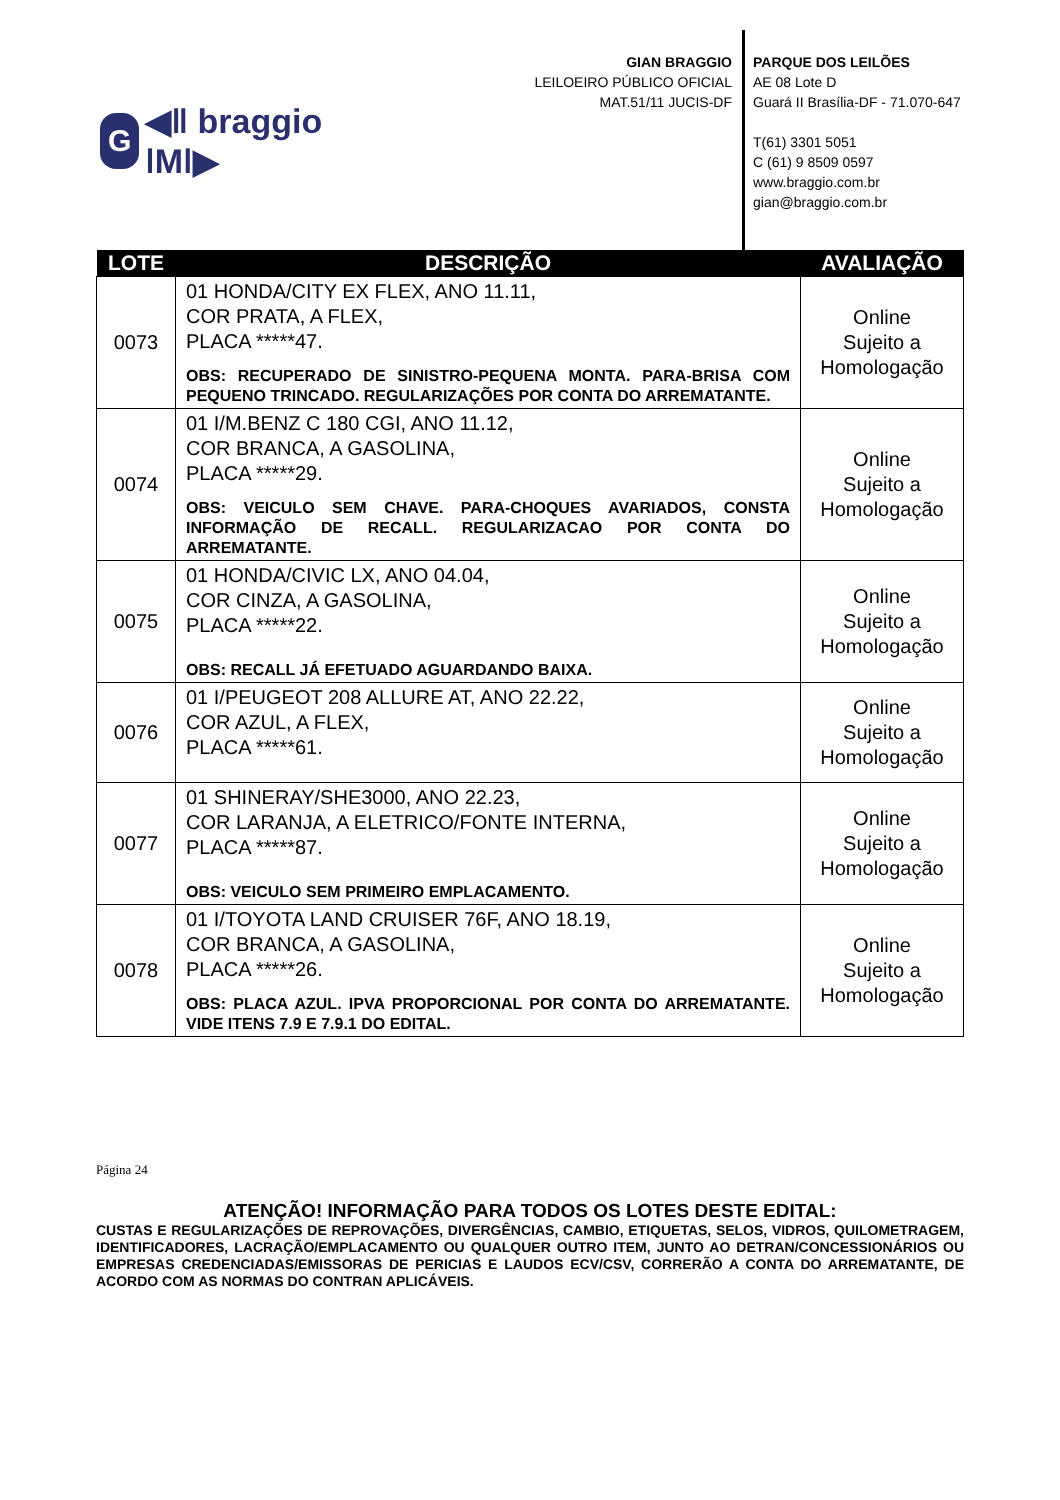G
◀ǁ braggio ǀMǀ▶
GIAN BRAGGIO
LEILOEIRO PÚBLICO OFICIAL
MAT.51/11 JUCIS-DF
PARQUE DOS LEILÕES
AE 08 Lote D
Guará II Brasília-DF - 71.070-647
T(61) 3301 5051
C (61) 9 8509 0597
www.braggio.com.br
gian@braggio.com.br
| LOTE | DESCRIÇÃO | AVALIAÇÃO |
| --- | --- | --- |
| 0073 | 01 HONDA/CITY EX FLEX, ANO 11.11, COR PRATA, A FLEX, PLACA *****47. OBS: RECUPERADO DE SINISTRO-PEQUENA MONTA. PARA-BRISA COM PEQUENO TRINCADO. REGULARIZAÇÕES POR CONTA DO ARREMATANTE. | Online Sujeito a Homologação |
| 0074 | 01 I/M.BENZ C 180 CGI, ANO 11.12, COR BRANCA, A GASOLINA, PLACA *****29. OBS: VEICULO SEM CHAVE. PARA-CHOQUES AVARIADOS, CONSTA INFORMAÇÃO DE RECALL. REGULARIZACAO POR CONTA DO ARREMATANTE. | Online Sujeito a Homologação |
| 0075 | 01 HONDA/CIVIC LX, ANO 04.04, COR CINZA, A GASOLINA, PLACA *****22. OBS: RECALL JÁ EFETUADO AGUARDANDO BAIXA. | Online Sujeito a Homologação |
| 0076 | 01 I/PEUGEOT 208 ALLURE AT, ANO 22.22, COR AZUL, A FLEX, PLACA *****61. | Online Sujeito a Homologação |
| 0077 | 01 SHINERAY/SHE3000, ANO 22.23, COR LARANJA, A ELETRICO/FONTE INTERNA, PLACA *****87. OBS: VEICULO SEM PRIMEIRO EMPLACAMENTO. | Online Sujeito a Homologação |
| 0078 | 01 I/TOYOTA LAND CRUISER 76F, ANO 18.19, COR BRANCA, A GASOLINA, PLACA *****26. OBS: PLACA AZUL. IPVA PROPORCIONAL POR CONTA DO ARREMATANTE. VIDE ITENS 7.9 E 7.9.1 DO EDITAL. | Online Sujeito a Homologação |
Página 24
ATENÇÃO! INFORMAÇÃO PARA TODOS OS LOTES DESTE EDITAL:
CUSTAS E REGULARIZAÇÕES DE REPROVAÇÕES, DIVERGÊNCIAS, CAMBIO, ETIQUETAS, SELOS, VIDROS, QUILOMETRAGEM, IDENTIFICADORES, LACRAÇÃO/EMPLACAMENTO OU QUALQUER OUTRO ITEM, JUNTO AO DETRAN/CONCESSIONÁRIOS OU EMPRESAS CREDENCIADAS/EMISSORAS DE PERICIAS E LAUDOS ECV/CSV, CORRERÃO A CONTA DO ARREMATANTE, DE ACORDO COM AS NORMAS DO CONTRAN APLICÁVEIS.